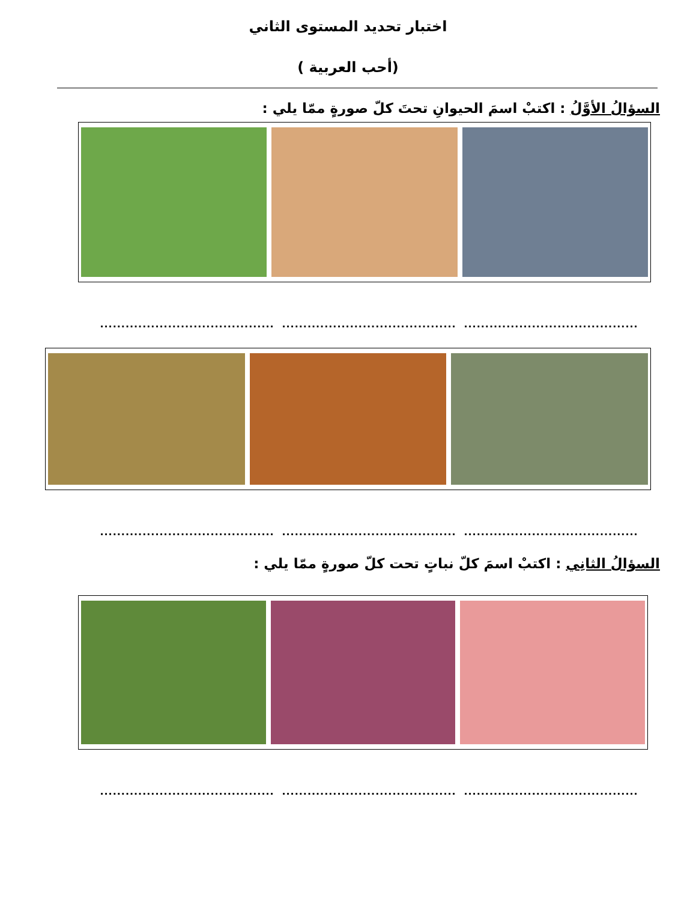اختبار تحديد المستوى الثاني
(أحب العربية )
السؤالُ الأوَّلُ : اكتبْ اسمَ الحيوانِ تحتَ كلّ صورةٍ ممّا يلي :
...........................................................................................................................
...........................................................................................................................
السؤالُ الثانِي : اكتبْ اسمَ كلّ نباتٍ تحت كلّ صورةٍ ممّا يلي :
...........................................................................................................................